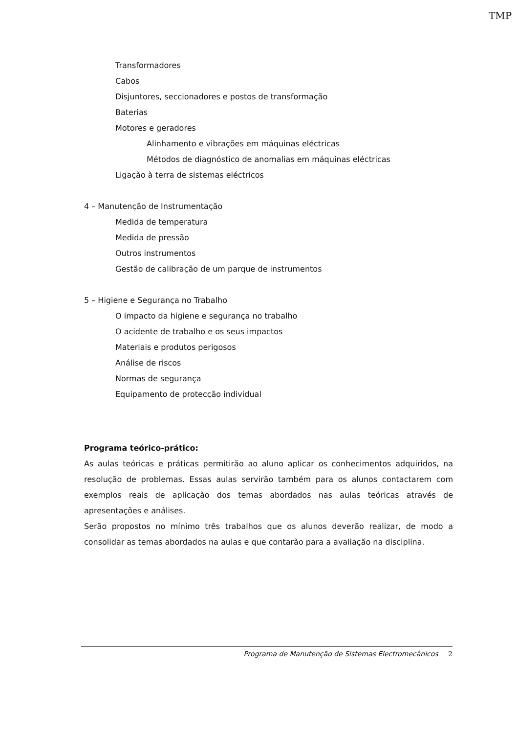TMP
Transformadores
Cabos
Disjuntores, seccionadores e postos de transformação
Baterias
Motores e geradores
Alinhamento e vibrações em máquinas eléctricas
Métodos de diagnóstico de anomalias em máquinas eléctricas
Ligação à terra de sistemas eléctricos
4 – Manutenção de Instrumentação
Medida de temperatura
Medida de pressão
Outros instrumentos
Gestão de calibração de um parque de instrumentos
5 – Higiene e Segurança no Trabalho
O impacto da higiene e segurança no trabalho
O acidente de trabalho e os seus impactos
Materiais e produtos perigosos
Análise de riscos
Normas de segurança
Equipamento de protecção individual
Programa teórico-prático:
As aulas teóricas e práticas permitirão ao aluno aplicar os conhecimentos adquiridos, na resolução de problemas. Essas aulas servirão também para os alunos contactarem com exemplos reais de aplicação dos temas abordados nas aulas teóricas através de apresentações e análises.
Serão propostos no mínimo três trabalhos que os alunos deverão realizar, de modo a consolidar as temas abordados na aulas e que contarão para a avaliação na disciplina.
Programa de Manutenção de Sistemas Electromecânicos 2